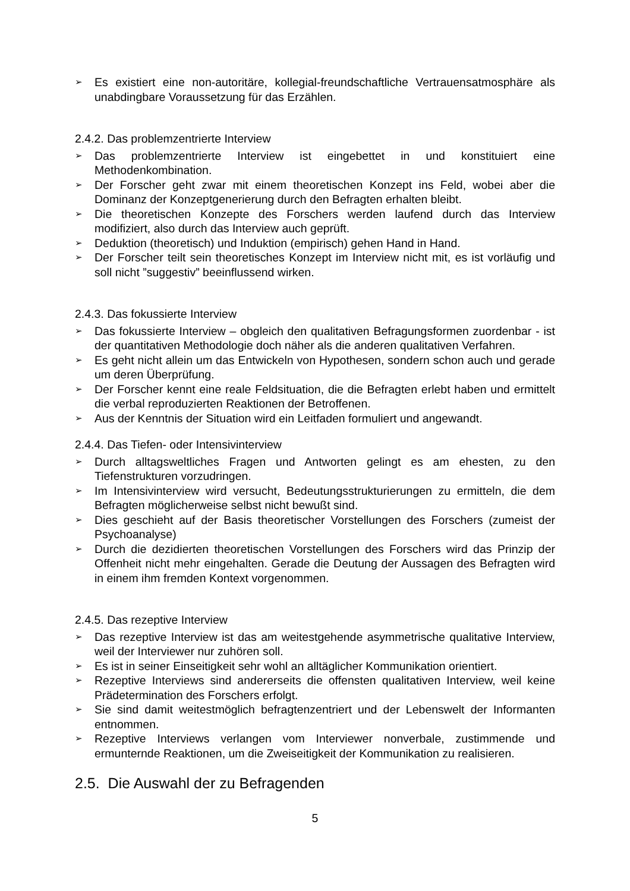➢ Es existiert eine non-autoritäre, kollegial-freundschaftliche Vertrauensatmosphäre als unabdingbare Voraussetzung für das Erzählen.
2.4.2. Das problemzentrierte Interview
➢ Das problemzentrierte Interview ist eingebettet in und konstituiert eine Methodenkombination.
➢ Der Forscher geht zwar mit einem theoretischen Konzept ins Feld, wobei aber die Dominanz der Konzeptgenerierung durch den Befragten erhalten bleibt.
➢ Die theoretischen Konzepte des Forschers werden laufend durch das Interview modifiziert, also durch das Interview auch geprüft.
➢ Deduktion (theoretisch) und Induktion (empirisch) gehen Hand in Hand.
➢ Der Forscher teilt sein theoretisches Konzept im Interview nicht mit, es ist vorläufig und soll nicht ”suggestiv” beeinflussend wirken.
2.4.3. Das fokussierte Interview
➢ Das fokussierte Interview – obgleich den qualitativen Befragungsformen zuordenbar - ist der quantitativen Methodologie doch näher als die anderen qualitativen Verfahren.
➢ Es geht nicht allein um das Entwickeln von Hypothesen, sondern schon auch und gerade um deren Überprüfung.
➢ Der Forscher kennt eine reale Feldsituation, die die Befragten erlebt haben und ermittelt die verbal reproduzierten Reaktionen der Betroffenen.
➢ Aus der Kenntnis der Situation wird ein Leitfaden formuliert und angewandt.
2.4.4. Das Tiefen- oder Intensivinterview
➢ Durch alltagsweltliches Fragen und Antworten gelingt es am ehesten, zu den Tiefenstrukturen vorzudringen.
➢ Im Intensivinterview wird versucht, Bedeutungsstrukturierungen zu ermitteln, die dem Befragten möglicherweise selbst nicht bewußt sind.
➢ Dies geschieht auf der Basis theoretischer Vorstellungen des Forschers (zumeist der Psychoanalyse)
➢ Durch die dezidierten theoretischen Vorstellungen des Forschers wird das Prinzip der Offenheit nicht mehr eingehalten. Gerade die Deutung der Aussagen des Befragten wird in einem ihm fremden Kontext vorgenommen.
2.4.5. Das rezeptive Interview
➢ Das rezeptive Interview ist das am weitestgehende asymmetrische qualitative Interview, weil der Interviewer nur zuhören soll.
➢ Es ist in seiner Einseitigkeit sehr wohl an alltäglicher Kommunikation orientiert.
➢ Rezeptive Interviews sind andererseits die offensten qualitativen Interview, weil keine Prädetermination des Forschers erfolgt.
➢ Sie sind damit weitestmöglich befragtenzentriert und der Lebenswelt der Informanten entnommen.
➢ Rezeptive Interviews verlangen vom Interviewer nonverbale, zustimmende und ermunternde Reaktionen, um die Zweiseitigkeit der Kommunikation zu realisieren.
2.5. Die Auswahl der zu Befragenden
5